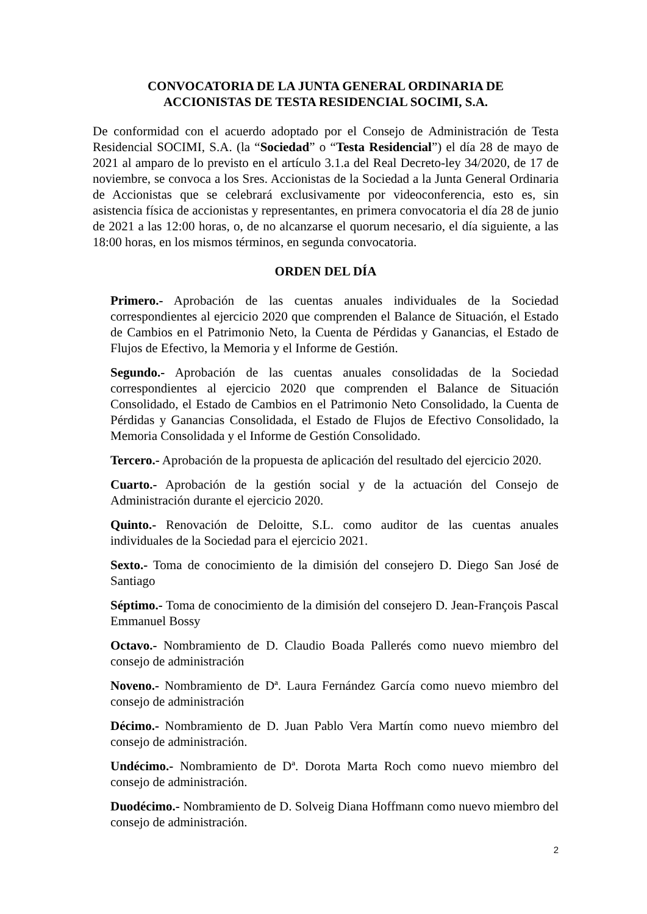CONVOCATORIA DE LA JUNTA GENERAL ORDINARIA DE
ACCIONISTAS DE TESTA RESIDENCIAL SOCIMI, S.A.
De conformidad con el acuerdo adoptado por el Consejo de Administración de Testa Residencial SOCIMI, S.A. (la “Sociedad” o “Testa Residencial”) el día 28 de mayo de 2021 al amparo de lo previsto en el artículo 3.1.a del Real Decreto-ley 34/2020, de 17 de noviembre, se convoca a los Sres. Accionistas de la Sociedad a la Junta General Ordinaria de Accionistas que se celebrará exclusivamente por videoconferencia, esto es, sin asistencia física de accionistas y representantes, en primera convocatoria el día 28 de junio de 2021 a las 12:00 horas, o, de no alcanzarse el quorum necesario, el día siguiente, a las 18:00 horas, en los mismos términos, en segunda convocatoria.
ORDEN DEL DÍA
Primero.- Aprobación de las cuentas anuales individuales de la Sociedad correspondientes al ejercicio 2020 que comprenden el Balance de Situación, el Estado de Cambios en el Patrimonio Neto, la Cuenta de Pérdidas y Ganancias, el Estado de Flujos de Efectivo, la Memoria y el Informe de Gestión.
Segundo.- Aprobación de las cuentas anuales consolidadas de la Sociedad correspondientes al ejercicio 2020 que comprenden el Balance de Situación Consolidado, el Estado de Cambios en el Patrimonio Neto Consolidado, la Cuenta de Pérdidas y Ganancias Consolidada, el Estado de Flujos de Efectivo Consolidado, la Memoria Consolidada y el Informe de Gestión Consolidado.
Tercero.- Aprobación de la propuesta de aplicación del resultado del ejercicio 2020.
Cuarto.- Aprobación de la gestión social y de la actuación del Consejo de Administración durante el ejercicio 2020.
Quinto.- Renovación de Deloitte, S.L. como auditor de las cuentas anuales individuales de la Sociedad para el ejercicio 2021.
Sexto.- Toma de conocimiento de la dimisión del consejero D. Diego San José de Santiago
Séptimo.- Toma de conocimiento de la dimisión del consejero D. Jean-François Pascal Emmanuel Bossy
Octavo.- Nombramiento de D. Claudio Boada Pallerés como nuevo miembro del consejo de administración
Noveno.- Nombramiento de Dª. Laura Fernández García como nuevo miembro del consejo de administración
Décimo.- Nombramiento de D. Juan Pablo Vera Martín como nuevo miembro del consejo de administración.
Undécimo.- Nombramiento de Dª. Dorota Marta Roch como nuevo miembro del consejo de administración.
Duodécimo.- Nombramiento de D. Solveig Diana Hoffmann como nuevo miembro del consejo de administración.
2